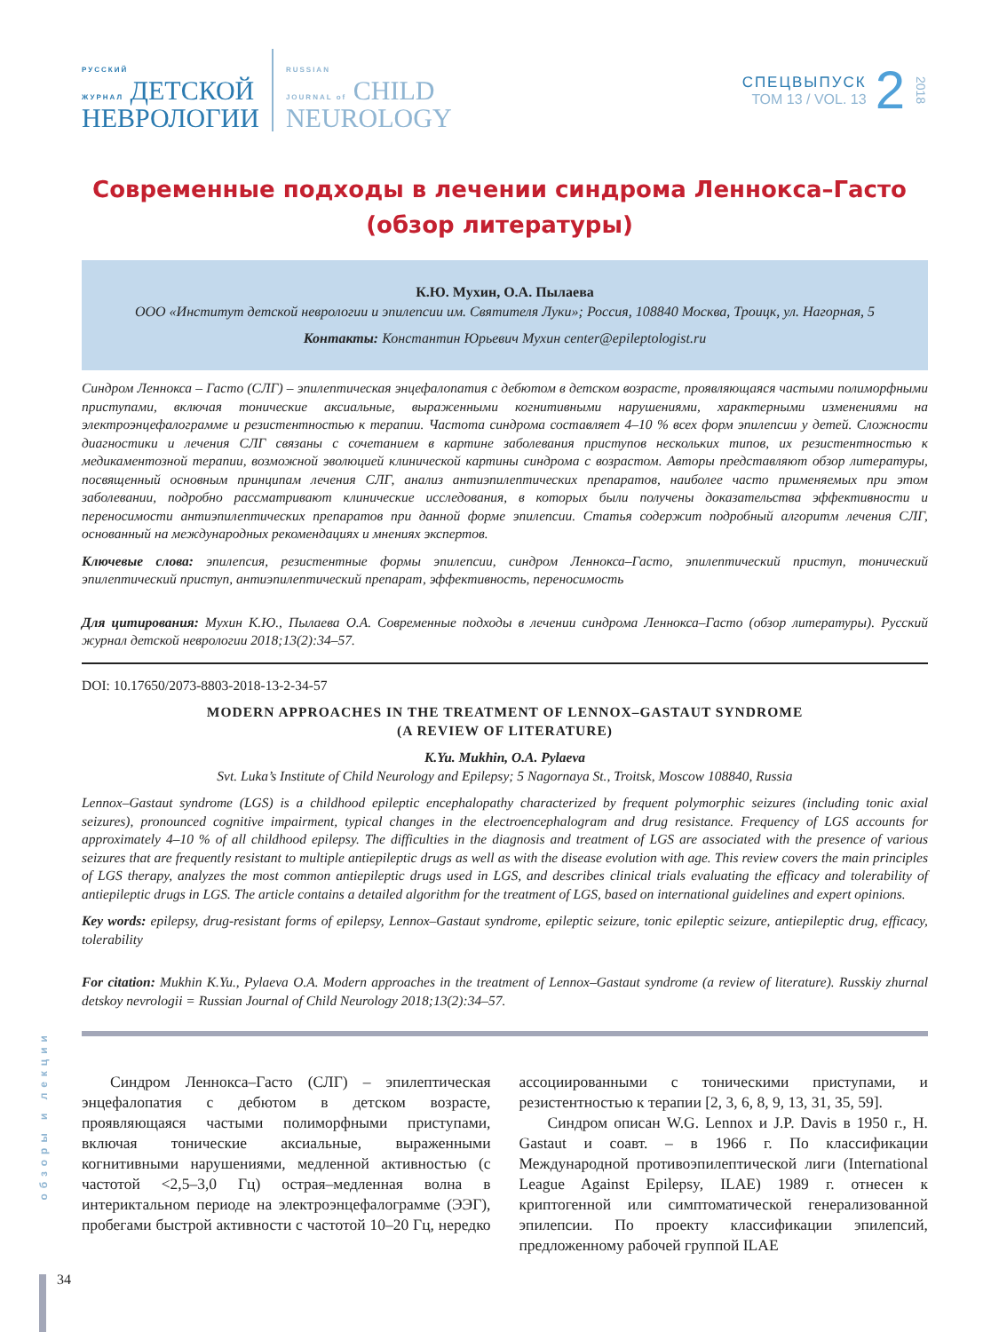РУССКИЙ
ЖУРНАЛ ДЕТСКОЙ
НЕВРОЛОГИИ
RUSSIAN
JOURNAL of CHILD
NEUROLOGY
СПЕЦВЫПУСК
ТОМ 13 / VOL. 13
2
2018
Современные подходы в лечении синдрома Леннокса–Гасто
(обзор литературы)
К.Ю. Мухин, О.А. Пылаева
ООО «Институт детской неврологии и эпилепсии им. Святителя Луки»; Россия, 108840 Москва, Троицк, ул. Нагорная, 5
Контакты: Константин Юрьевич Мухин center@epileptologist.ru
Синдром Леннокса – Гасто (СЛГ) – эпилептическая энцефалопатия с дебютом в детском возрасте, проявляющаяся частыми полиморфными приступами, включая тонические аксиальные, выраженными когнитивными нарушениями, характерными изменениями на электроэнцефалограмме и резистентностью к терапии. Частота синдрома составляет 4–10 % всех форм эпилепсии у детей. Сложности диагностики и лечения СЛГ связаны с сочетанием в картине заболевания приступов нескольких типов, их резистентностью к медикаментозной терапии, возможной эволюцией клинической картины синдрома с возрастом. Авторы представляют обзор литературы, посвященный основным принципам лечения СЛГ, анализ антиэпилептических препаратов, наиболее часто применяемых при этом заболевании, подробно рассматривают клинические исследования, в которых были получены доказательства эффективности и переносимости антиэпилептических препаратов при данной форме эпилепсии. Статья содержит подробный алгоритм лечения СЛГ, основанный на международных рекомендациях и мнениях экспертов.
Ключевые слова: эпилепсия, резистентные формы эпилепсии, синдром Леннокса–Гасто, эпилептический приступ, тонический эпилептический приступ, антиэпилептический препарат, эффективность, переносимость
Для цитирования: Мухин К.Ю., Пылаева О.А. Современные подходы в лечении синдрома Леннокса–Гасто (обзор литературы). Русский журнал детской неврологии 2018;13(2):34–57.
DOI: 10.17650/2073-8803-2018-13-2-34-57
MODERN APPROACHES IN THE TREATMENT OF LENNOX–GASTAUT SYNDROME
(A REVIEW OF LITERATURE)
K.Yu. Mukhin, O.A. Pylaeva
Svt. Luka’s Institute of Child Neurology and Epilepsy; 5 Nagornaya St., Troitsk, Moscow 108840, Russia
Lennox–Gastaut syndrome (LGS) is a childhood epileptic encephalopathy characterized by frequent polymorphic seizures (including tonic axial seizures), pronounced cognitive impairment, typical changes in the electroencephalogram and drug resistance. Frequency of LGS accounts for approximately 4–10 % of all childhood epilepsy. The difficulties in the diagnosis and treatment of LGS are associated with the presence of various seizures that are frequently resistant to multiple antiepileptic drugs as well as with the disease evolution with age. This review covers the main principles of LGS therapy, analyzes the most common antiepileptic drugs used in LGS, and describes clinical trials evaluating the efficacy and tolerability of antiepileptic drugs in LGS. The article contains a detailed algorithm for the treatment of LGS, based on international guidelines and expert opinions.
Key words: epilepsy, drug-resistant forms of epilepsy, Lennox–Gastaut syndrome, epileptic seizure, tonic epileptic seizure, antiepileptic drug, efficacy, tolerability
For citation: Mukhin K.Yu., Pylaeva O.A. Modern approaches in the treatment of Lennox–Gastaut syndrome (a review of literature). Russkiy zhurnal detskoy nevrologii = Russian Journal of Child Neurology 2018;13(2):34–57.
Синдром Леннокса–Гасто (СЛГ) – эпилептическая энцефалопатия с дебютом в детском возрасте, проявляющаяся частыми полиморфными приступами, включая тонические аксиальные, выраженными когнитивными нарушениями, медленной активностью (с частотой <2,5–3,0 Гц) острая–медленная волна в интериктальном периоде на электроэнцефалограмме (ЭЭГ), пробегами быстрой активности с частотой 10–20 Гц, нередко ассоциированными с тоническими приступами, и резистентностью к терапии [2, 3, 6, 8, 9, 13, 31, 35, 59].
Синдром описан W.G. Lennox и J.P. Davis в 1950 г., H. Gastaut и соавт. – в 1966 г. По классификации Международной противоэпилептической лиги (International League Against Epilepsy, ILAE) 1989 г. отнесен к криптогенной или симптоматической генерализованной эпилепсии. По проекту классификации эпилепсий, предложенному рабочей группой ILAE
обзоры и лекции
34